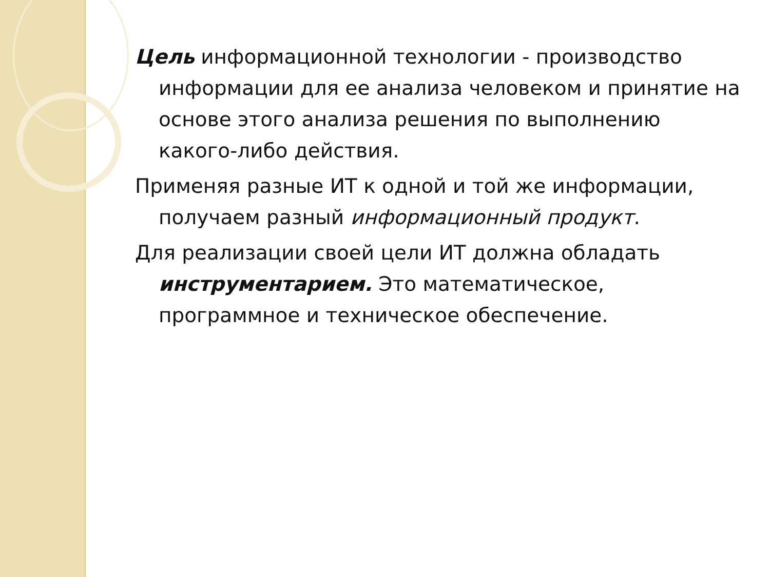Цель информационной технологии - производство информации для ее анализа человеком и принятие на основе этого анализа решения по выполнению какого-либо действия.
Применяя разные ИТ к одной и той же информации, получаем разный информационный продукт.
Для реализации своей цели ИТ должна обладать инструментарием. Это математическое, программное и техническое обеспечение.